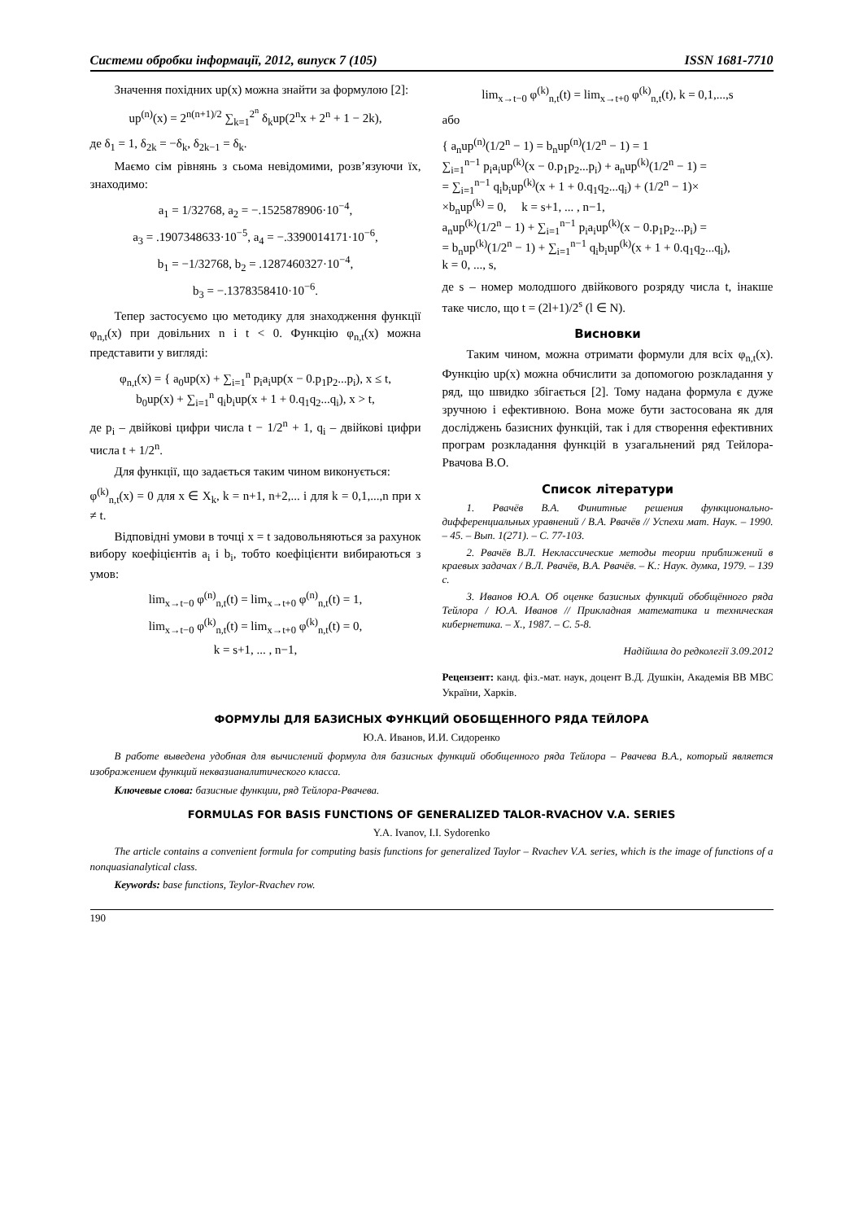Системи обробки інформації, 2012, випуск 7 (105) ISSN 1681-7710
Значення похідних up(x) можна знайти за формулою [2]:
up<sup>(n)</sup>(x) = 2<sup>n(n+1)/2</sup> ∑<sub>k=1</sub><sup>2<sup>n</sup></sup> δ<sub>k</sub>up(2<sup>n</sup>x + 2<sup>n</sup> + 1 − 2k),
де δ<sub>1</sub> = 1, δ<sub>2k</sub> = −δ<sub>k</sub>, δ<sub>2k−1</sub> = δ<sub>k</sub>.
Маємо сім рівнянь з сьома невідомими, розв’язуючи їх, знаходимо:
a<sub>1</sub> = 1/32768, a<sub>2</sub> = −.1525878906·10<sup>−4</sup>,
a<sub>3</sub> = .1907348633·10<sup>−5</sup>, a<sub>4</sub> = −.3390014171·10<sup>−6</sup>,
b<sub>1</sub> = −1/32768, b<sub>2</sub> = .1287460327·10<sup>−4</sup>,
b<sub>3</sub> = −.1378358410·10<sup>−6</sup>.
Тепер застосуємо цю методику для знаходження функції φ<sub>n,t</sub>(x) при довільних n i t < 0. Функцію φ<sub>n,t</sub>(x) можна представити у вигляді:
φ<sub>n,t</sub>(x) = { a<sub>0</sub>up(x) + ∑<sub>i=1</sub><sup>n</sup> p<sub>i</sub>a<sub>i</sub>up(x − 0.p<sub>1</sub>p<sub>2</sub>...p<sub>i</sub>), x ≤ t,
b<sub>0</sub>up(x) + ∑<sub>i=1</sub><sup>n</sup> q<sub>i</sub>b<sub>i</sub>up(x + 1 + 0.q<sub>1</sub>q<sub>2</sub>...q<sub>i</sub>), x > t,
де p<sub>i</sub> – двійкові цифри числа t − 1/2<sup>n</sup> + 1, q<sub>i</sub> – двійкові цифри числа t + 1/2<sup>n</sup>.
Для функції, що задається таким чином виконується:
φ<sup>(k)</sup><sub>n,t</sub>(x) = 0 для x ∈ X<sub>k</sub>, k = n+1, n+2,... і для k = 0,1,...,n при x ≠ t.
Відповідні умови в точці x = t задовольняються за рахунок вибору коефіцієнтів a<sub>i</sub> і b<sub>i</sub>, тобто коефіцієнти вибираються з умов:
lim<sub>x→t−0</sub> φ<sup>(n)</sup><sub>n,t</sub>(t) = lim<sub>x→t+0</sub> φ<sup>(n)</sup><sub>n,t</sub>(t) = 1,
lim<sub>x→t−0</sub> φ<sup>(k)</sup><sub>n,t</sub>(t) = lim<sub>x→t+0</sub> φ<sup>(k)</sup><sub>n,t</sub>(t) = 0,
k = s+1, ... , n−1,
lim<sub>x→t−0</sub> φ<sup>(k)</sup><sub>n,t</sub>(t) = lim<sub>x→t+0</sub> φ<sup>(k)</sup><sub>n,t</sub>(t), k = 0,1,...,s
або
{ a<sub>n</sub>up<sup>(n)</sup>(1/2<sup>n</sup> − 1) = b<sub>n</sub>up<sup>(n)</sup>(1/2<sup>n</sup> − 1) = 1
∑<sub>i=1</sub><sup>n−1</sup> p<sub>i</sub>a<sub>i</sub>up<sup>(k)</sup>(x − 0.p<sub>1</sub>p<sub>2</sub>...p<sub>i</sub>) + a<sub>n</sub>up<sup>(k)</sup>(1/2<sup>n</sup> − 1) =
= ∑<sub>i=1</sub><sup>n−1</sup> q<sub>i</sub>b<sub>i</sub>up<sup>(k)</sup>(x + 1 + 0.q<sub>1</sub>q<sub>2</sub>...q<sub>i</sub>) + (1/2<sup>n</sup> − 1)×
×b<sub>n</sub>up<sup>(k)</sup> = 0, k = s+1, ... , n−1,
a<sub>n</sub>up<sup>(k)</sup>(1/2<sup>n</sup> − 1) + ∑<sub>i=1</sub><sup>n−1</sup> p<sub>i</sub>a<sub>i</sub>up<sup>(k)</sup>(x − 0.p<sub>1</sub>p<sub>2</sub>...p<sub>i</sub>) =
= b<sub>n</sub>up<sup>(k)</sup>(1/2<sup>n</sup> − 1) + ∑<sub>i=1</sub><sup>n−1</sup> q<sub>i</sub>b<sub>i</sub>up<sup>(k)</sup>(x + 1 + 0.q<sub>1</sub>q<sub>2</sub>...q<sub>i</sub>),
k = 0, ..., s,
де s – номер молодшого двійкового розряду числа t, інакше таке число, що t = (2l+1)/2<sup>s</sup> (l ∈ N).
Висновки
Таким чином, можна отримати формули для всіх φ<sub>n,t</sub>(x). Функцію up(x) можна обчислити за допомогою розкладання у ряд, що швидко збігається [2]. Тому надана формула є дуже зручною і ефективною. Вона може бути застосована як для досліджень базисних функцій, так і для створення ефективних програм розкладання функцій в узагальнений ряд Тейлора-Рвачова В.О.
Список літератури
1. Рвачёв В.А. Финитные решения функционально-дифференциальных уравнений / В.А. Рвачёв // Успехи мат. Наук. – 1990. – 45. – Вып. 1(271). – С. 77-103.
2. Рвачёв В.Л. Неклассические методы теории приближений в краевых задачах / В.Л. Рвачёв, В.А. Рвачёв. – К.: Наук. думка, 1979. – 139 с.
3. Иванов Ю.А. Об оценке базисных функций обобщённого ряда Тейлора / Ю.А. Иванов // Прикладная математика и техническая кибернетика. – Х., 1987. – С. 5-8.
Надійшла до редколегії 3.09.2012
Рецензент: канд. фіз.-мат. наук, доцент В.Д. Душкін, Академія ВВ МВС України, Харків.
ФОРМУЛЫ ДЛЯ БАЗИСНЫХ ФУНКЦИЙ ОБОБЩЕННОГО РЯДА ТЕЙЛОРА
Ю.А. Иванов, И.И. Сидоренко
В работе выведена удобная для вычислений формула для базисных функций обобщенного ряда Тейлора – Рвачева В.А., который является изображением функций неквазианалитического класса.
Ключевые слова: базисные функции, ряд Тейлора-Рвачева.
FORMULAS FOR BASIS FUNCTIONS OF GENERALIZED TALOR-RVACHOV V.A. SERIES
Y.A. Ivanov, I.I. Sydorenko
The article contains a convenient formula for computing basis functions for generalized Taylor – Rvachev V.A. series, which is the image of functions of a nonquasianalytical class.
Keywords: base functions, Teylor-Rvachev row.
190